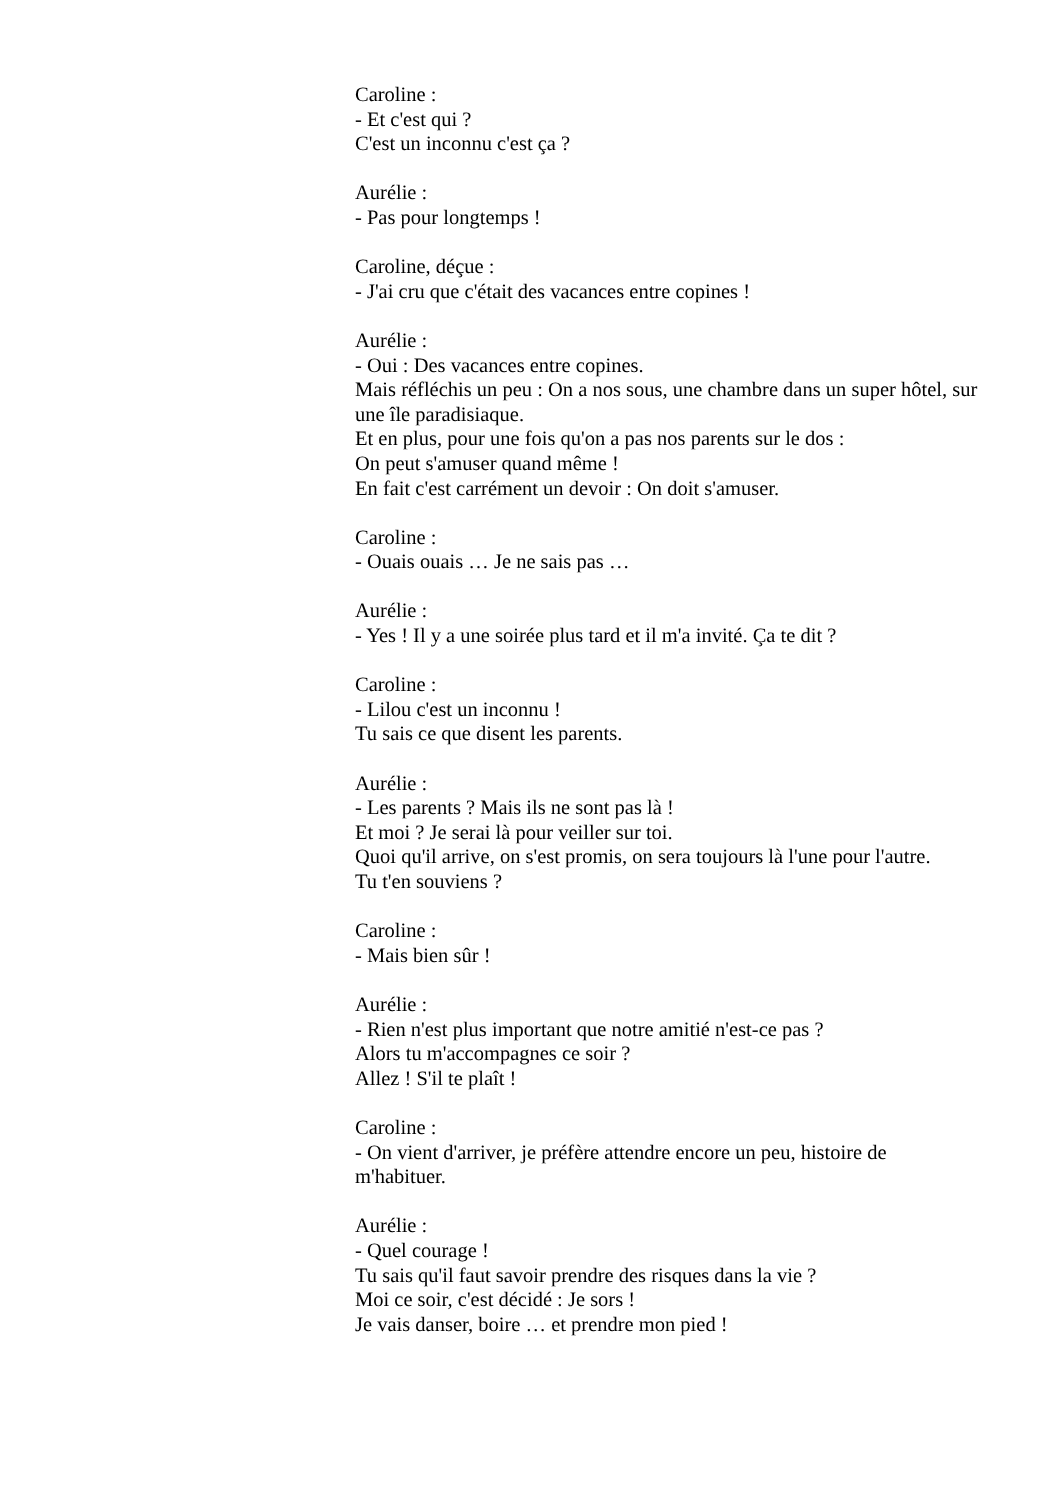Caroline :
- Et c'est qui ?
C'est un inconnu c'est ça ?
Aurélie :
- Pas pour longtemps !
Caroline, déçue :
- J'ai cru que c'était des vacances entre copines !
Aurélie :
- Oui : Des vacances entre copines.
Mais réfléchis un peu : On a nos sous, une chambre dans un super hôtel, sur une île paradisiaque.
Et en plus, pour une fois qu'on a pas nos parents sur le dos :
On peut s'amuser quand même !
En fait c'est carrément un devoir : On doit s'amuser.
Caroline :
- Ouais ouais … Je ne sais pas …
Aurélie :
- Yes ! Il y a une soirée plus tard et il m'a invité. Ça te dit ?
Caroline :
- Lilou c'est un inconnu !
Tu sais ce que disent les parents.
Aurélie :
- Les parents ? Mais ils ne sont pas là !
Et moi ? Je serai là pour veiller sur toi.
Quoi qu'il arrive, on s'est promis, on sera toujours là l'une pour l'autre.
Tu t'en souviens ?
Caroline :
- Mais bien sûr !
Aurélie :
- Rien n'est plus important que notre amitié n'est-ce pas ?
Alors tu m'accompagnes ce soir ?
Allez ! S'il te plaît !
Caroline :
- On vient d'arriver, je préfère attendre encore un peu, histoire de m'habituer.
Aurélie :
- Quel courage !
Tu sais qu'il faut savoir prendre des risques dans la vie ?
Moi ce soir, c'est décidé : Je sors !
Je vais danser, boire … et prendre mon pied !